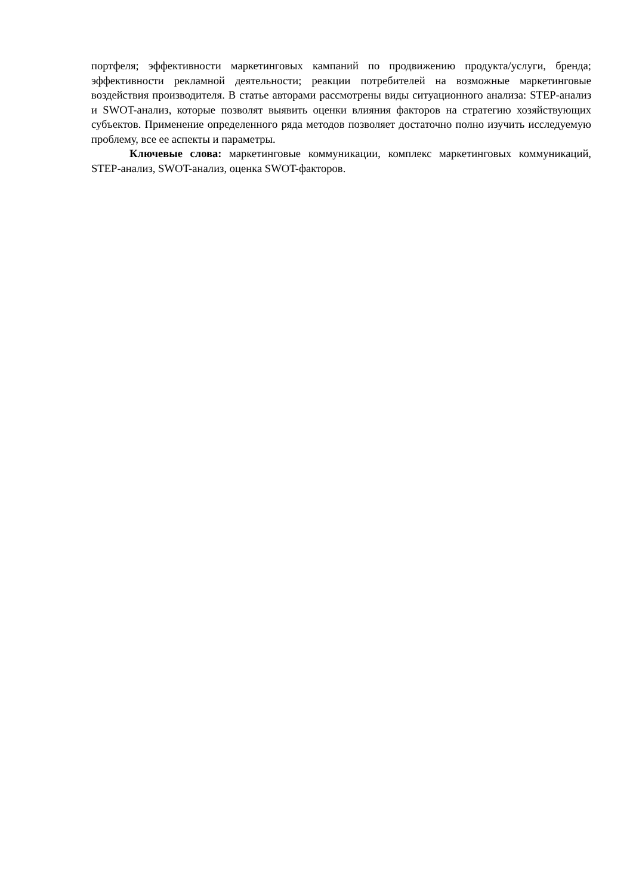портфеля; эффективности маркетинговых кампаний по продвижению продукта/услуги, бренда; эффективности рекламной деятельности; реакции потребителей на возможные маркетинговые воздействия производителя. В статье авторами рассмотрены виды ситуационного анализа: STEP-анализ и SWOT-анализ, которые позволят выявить оценки влияния факторов на стратегию хозяйствующих субъектов. Применение определенного ряда методов позволяет достаточно полно изучить исследуемую проблему, все ее аспекты и параметры.
Ключевые слова: маркетинговые коммуникации, комплекс маркетинговых коммуникаций, STEP-анализ, SWOT-анализ, оценка SWOT-факторов.